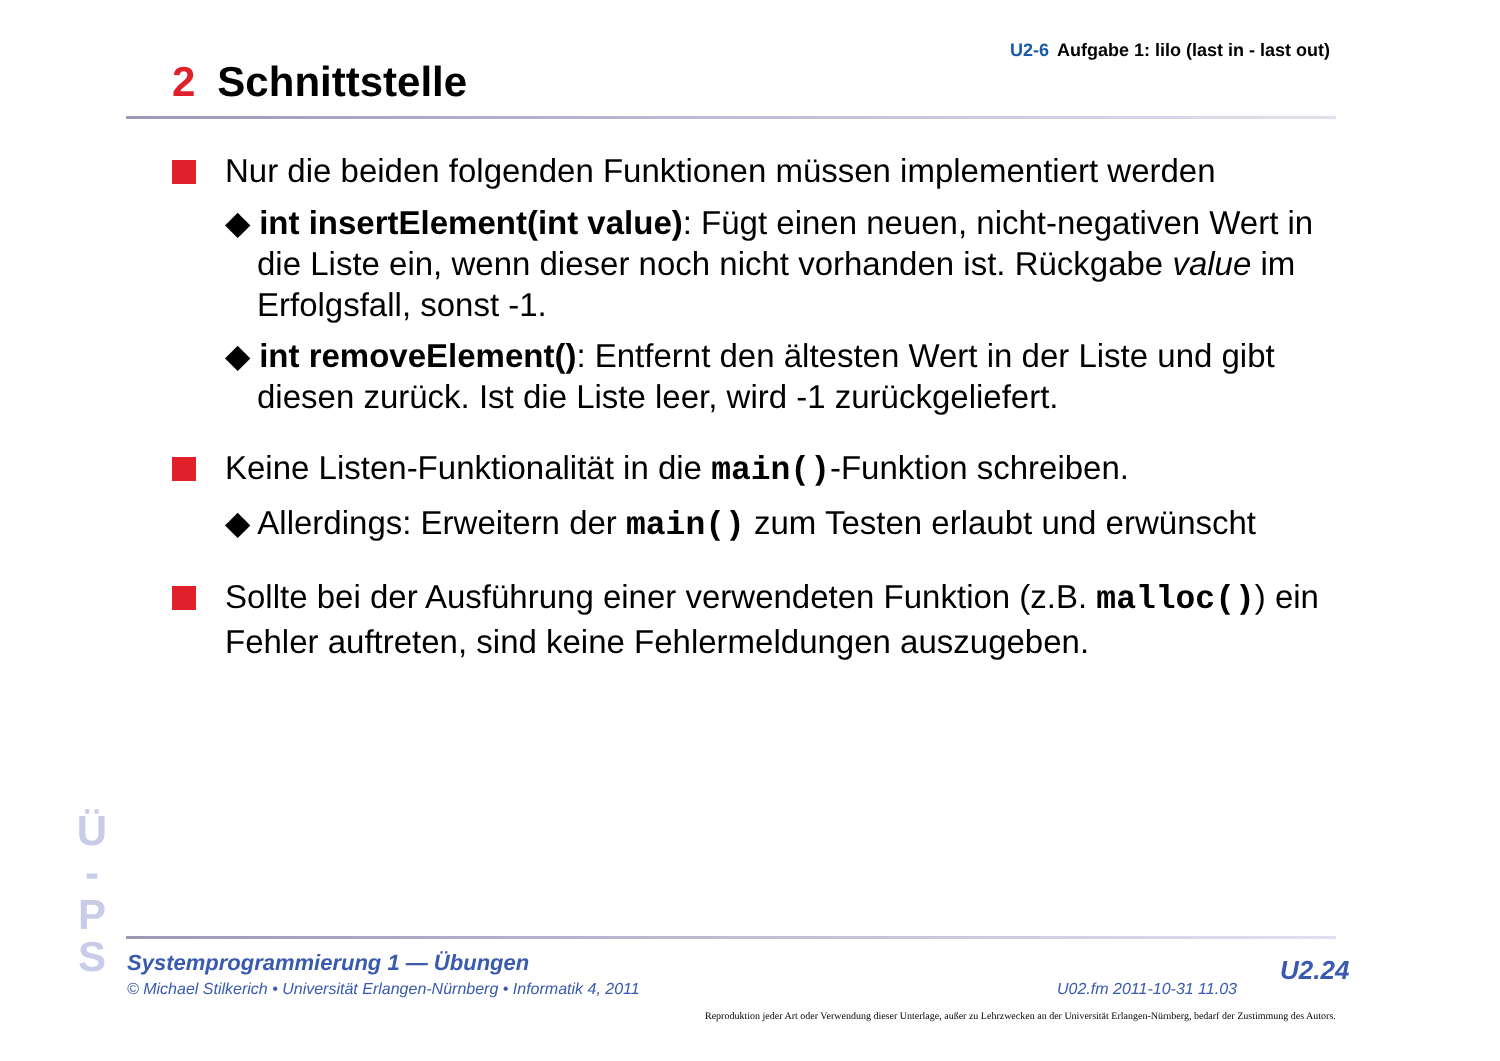U2-6 Aufgabe 1: lilo (last in - last out)
2 Schnittstelle
Nur die beiden folgenden Funktionen müssen implementiert werden
◆ int insertElement(int value): Fügt einen neuen, nicht-negativen Wert in die Liste ein, wenn dieser noch nicht vorhanden ist. Rückgabe value im Erfolgsfall, sonst -1.
◆ int removeElement(): Entfernt den ältesten Wert in der Liste und gibt diesen zurück. Ist die Liste leer, wird -1 zurückgeliefert.
Keine Listen-Funktionalität in die main()-Funktion schreiben.
◆ Allerdings: Erweitern der main() zum Testen erlaubt und erwünscht
Sollte bei der Ausführung einer verwendeten Funktion (z.B. malloc()) ein Fehler auftreten, sind keine Fehlermeldungen auszugeben.
Ü
-
P
S
Systemprogrammierung 1 — Übungen
© Michael Stilkerich • Universität Erlangen-Nürnberg • Informatik 4, 2011
U02.fm 2011-10-31 11.03
U2.24
Reproduktion jeder Art oder Verwendung dieser Unterlage, außer zu Lehrzwecken an der Universität Erlangen-Nürnberg, bedarf der Zustimmung des Autors.